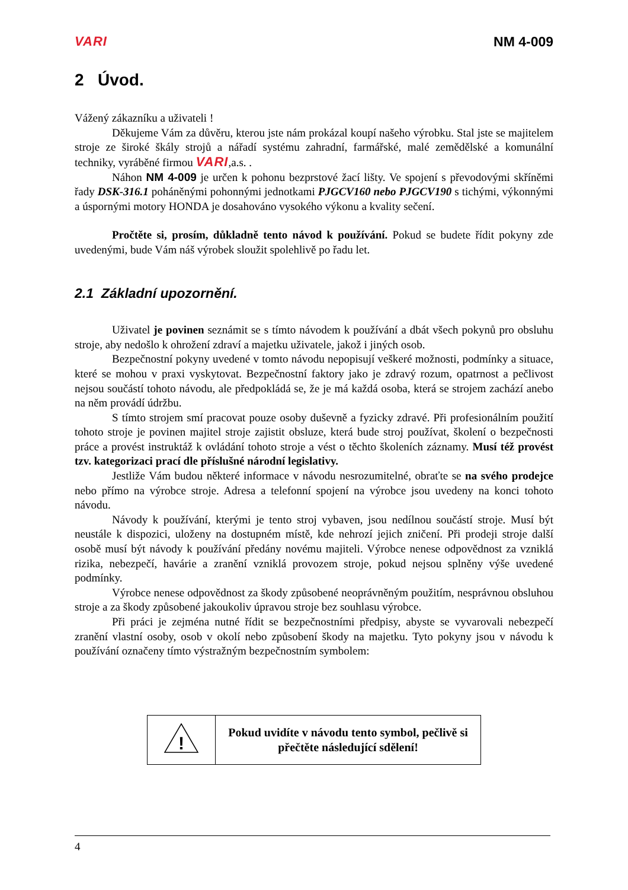VARI NM 4-009
2 Úvod.
Vážený zákazníku a uživateli !
Děkujeme Vám za důvěru, kterou jste nám prokázal koupí našeho výrobku. Stal jste se majitelem stroje ze široké škály strojů a nářadí systému zahradní, farmářské, malé zemědělské a komunální techniky, vyráběné firmou VARI,a.s. .
Náhon NM 4-009 je určen k pohonu bezprstové žací lišty. Ve spojení s převodovými skříněmi řady DSK-316.1 poháněnými pohonnými jednotkami PJGCV160 nebo PJGCV190 s tichými, výkonnými a úspornými motory HONDA je dosahováno vysokého výkonu a kvality sečení.
Pročtěte si, prosím, důkladně tento návod k používání. Pokud se budete řídit pokyny zde uvedenými, bude Vám náš výrobek sloužit spolehlivě po řadu let.
2.1 Základní upozornění.
Uživatel je povinen seznámit se s tímto návodem k používání a dbát všech pokynů pro obsluhu stroje, aby nedošlo k ohrožení zdraví a majetku uživatele, jakož i jiných osob.
Bezpečnostní pokyny uvedené v tomto návodu nepopisují veškeré možnosti, podmínky a situace, které se mohou v praxi vyskytovat. Bezpečnostní faktory jako je zdravý rozum, opatrnost a pečlivost nejsou součástí tohoto návodu, ale předpokládá se, že je má každá osoba, která se strojem zachází anebo na něm provádí údržbu.
S tímto strojem smí pracovat pouze osoby duševně a fyzicky zdravé. Při profesionálním použití tohoto stroje je povinen majitel stroje zajistit obsluze, která bude stroj používat, školení o bezpečnosti práce a provést instruktáž k ovládání tohoto stroje a vést o těchto školeních záznamy. Musí též provést tzv. kategorizaci prací dle příslušné národní legislativy.
Jestliže Vám budou některé informace v návodu nesrozumitelné, obraťte se na svého prodejce nebo přímo na výrobce stroje. Adresa a telefonní spojení na výrobce jsou uvedeny na konci tohoto návodu.
Návody k používání, kterými je tento stroj vybaven, jsou nedílnou součástí stroje. Musí být neustále k dispozici, uloženy na dostupném místě, kde nehrozí jejich zničení. Při prodeji stroje další osobě musí být návody k používání předány novému majiteli. Výrobce nenese odpovědnost za vzniklá rizika, nebezpečí, havárie a zranění vzniklá provozem stroje, pokud nejsou splněny výše uvedené podmínky.
Výrobce nenese odpovědnost za škody způsobené neoprávněným použitím, nesprávnou obsluhou stroje a za škody způsobené jakoukoliv úpravou stroje bez souhlasu výrobce.
Při práci je zejména nutné řídit se bezpečnostními předpisy, abyste se vyvarovali nebezpečí zranění vlastní osoby, osob v okolí nebo způsobení škody na majetku. Tyto pokyny jsou v návodu k používání označeny tímto výstražným bezpečnostním symbolem:
| ! | Pokud uvidíte v návodu tento symbol, pečlivě si přečtěte následující sdělení! |
4